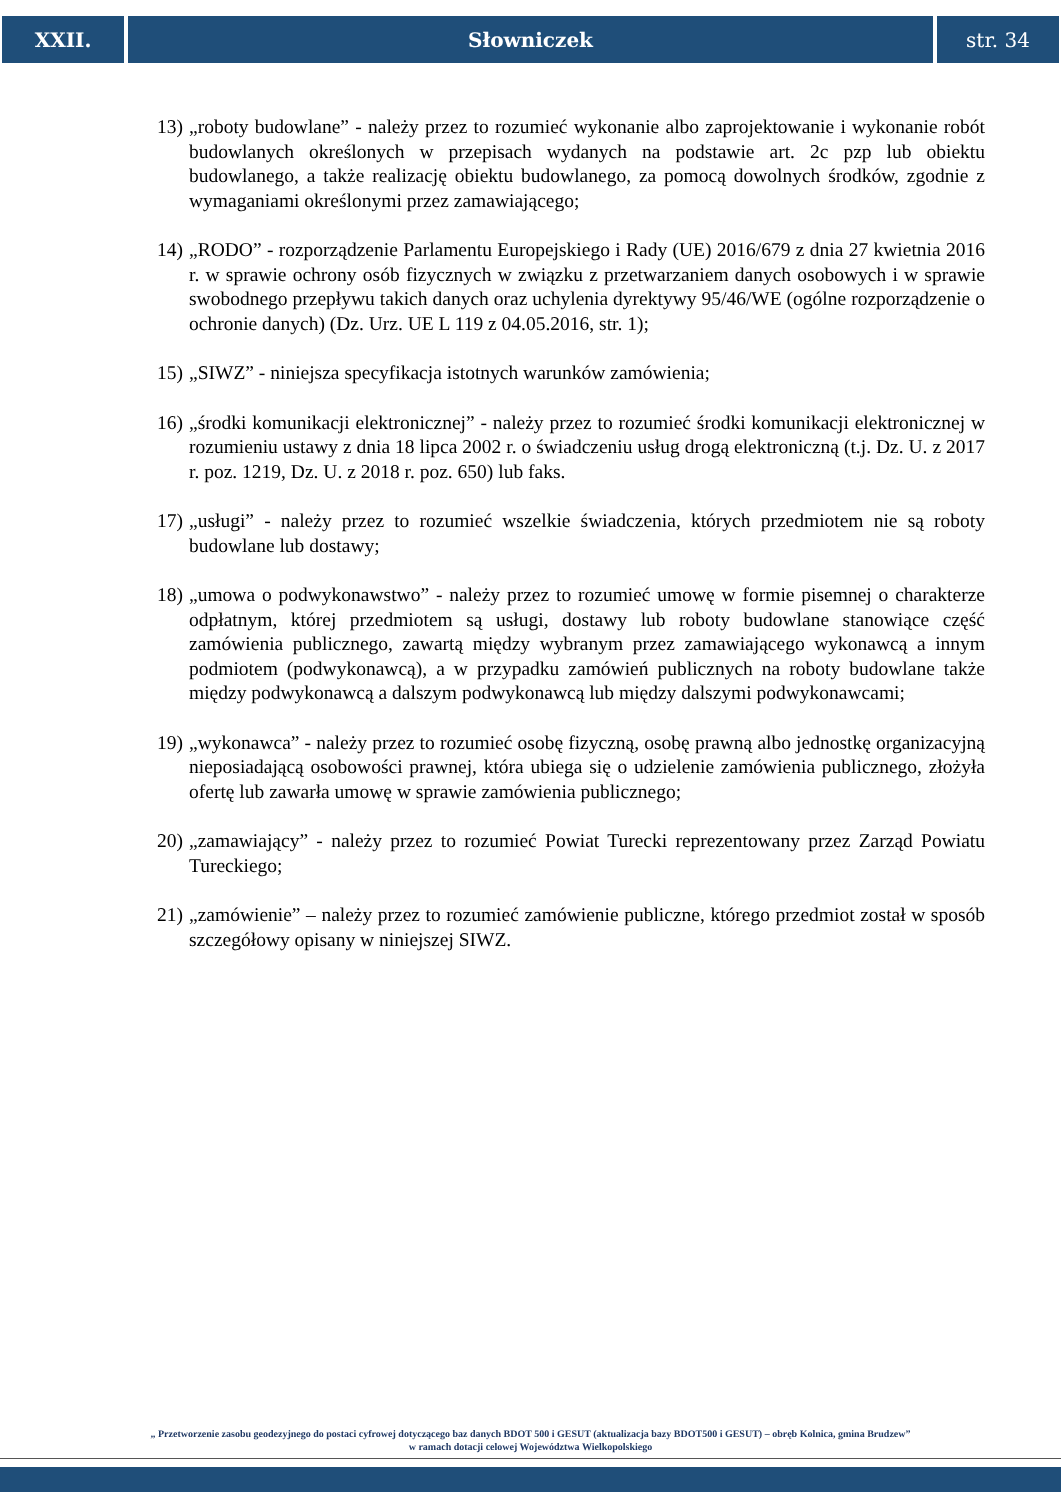XXII. Słowniczek str. 34
13) „roboty budowlane” - należy przez to rozumieć wykonanie albo zaprojektowanie i wykonanie robót budowlanych określonych w przepisach wydanych na podstawie art. 2c pzp lub obiektu budowlanego, a także realizację obiektu budowlanego, za pomocą dowolnych środków, zgodnie z wymaganiami określonymi przez zamawiającego;
14) „RODO” - rozporządzenie Parlamentu Europejskiego i Rady (UE) 2016/679 z dnia 27 kwietnia 2016 r. w sprawie ochrony osób fizycznych w związku z przetwarzaniem danych osobowych i w sprawie swobodnego przepływu takich danych oraz uchylenia dyrektywy 95/46/WE (ogólne rozporządzenie o ochronie danych) (Dz. Urz. UE L 119 z 04.05.2016, str. 1);
15) „SIWZ” - niniejsza specyfikacja istotnych warunków zamówienia;
16) „środki komunikacji elektronicznej” - należy przez to rozumieć środki komunikacji elektronicznej w rozumieniu ustawy z dnia 18 lipca 2002 r. o świadczeniu usług drogą elektroniczną (t.j. Dz. U. z 2017 r. poz. 1219, Dz. U. z 2018 r. poz. 650) lub faks.
17) „usługi” - należy przez to rozumieć wszelkie świadczenia, których przedmiotem nie są roboty budowlane lub dostawy;
18) „umowa o podwykonawstwo” - należy przez to rozumieć umowę w formie pisemnej o charakterze odpłatnym, której przedmiotem są usługi, dostawy lub roboty budowlane stanowiące część zamówienia publicznego, zawartą między wybranym przez zamawiającego wykonawcą a innym podmiotem (podwykonawcą), a w przypadku zamówień publicznych na roboty budowlane także między podwykonawcą a dalszym podwykonawcą lub między dalszymi podwykonawcami;
19) „wykonawca” - należy przez to rozumieć osobę fizyczną, osobę prawną albo jednostkę organizacyjną nieposiadającą osobowości prawnej, która ubiega się o udzielenie zamówienia publicznego, złożyła ofertę lub zawarła umowę w sprawie zamówienia publicznego;
20) „zamawiający” - należy przez to rozumieć Powiat Turecki reprezentowany przez Zarząd Powiatu Tureckiego;
21) „zamówienie” – należy przez to rozumieć zamówienie publiczne, którego przedmiot został w sposób szczegółowy opisany w niniejszej SIWZ.
„ Przetworzenie zasobu geodezyjnego do postaci cyfrowej dotyczącego baz danych BDOT 500 i GESUT (aktualizacja bazy BDOT500 i GESUT) – obręb Kolnica, gmina Brudzew”
w ramach dotacji celowej Województwa Wielkopolskiego